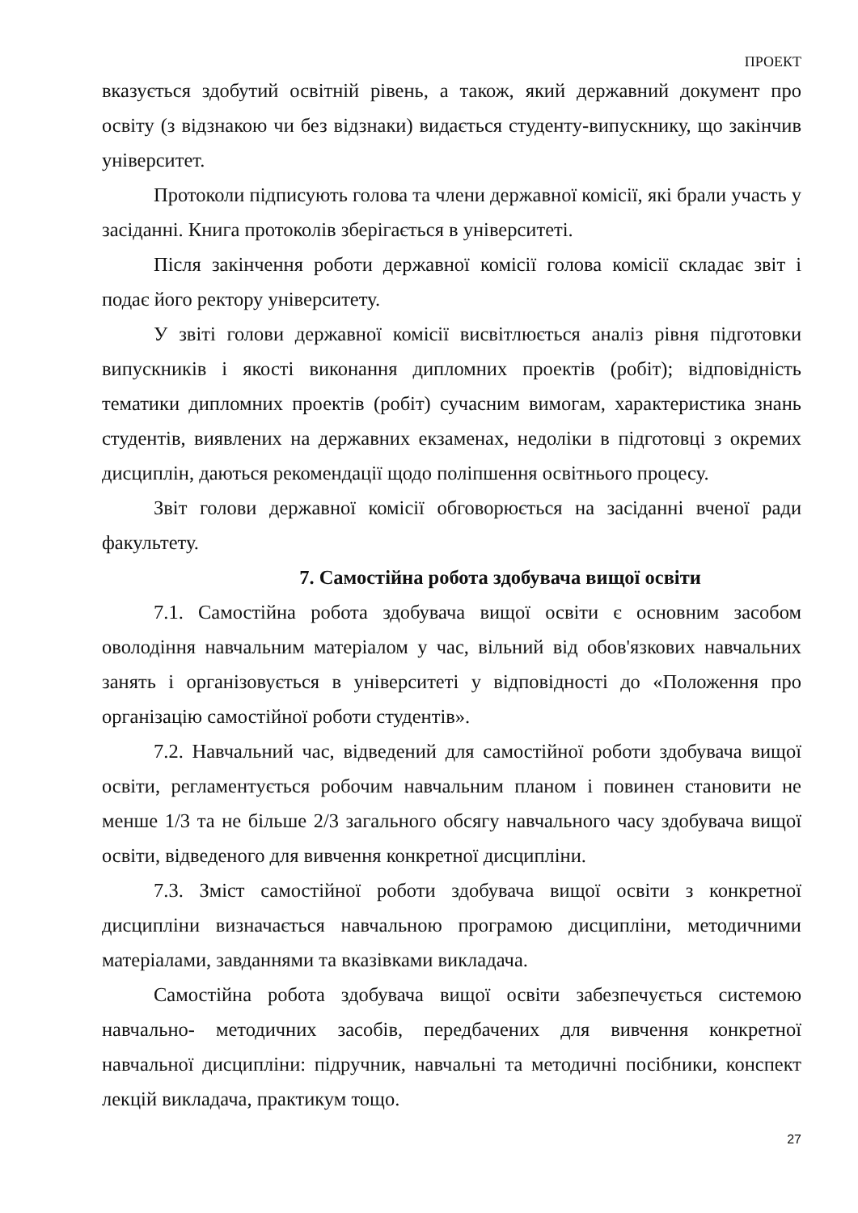ПРОЕКТ
вказується здобутий освітній рівень, а також, який державний документ про освіту (з відзнакою чи без відзнаки) видається студенту-випускнику, що закінчив університет.
Протоколи підписують голова та члени державної комісії, які брали участь у засіданні. Книга протоколів зберігається в університеті.
Після закінчення роботи державної комісії голова комісії складає звіт і подає його ректору університету.
У звіті голови державної комісії висвітлюється аналіз рівня підготовки випускників і якості виконання дипломних проектів (робіт); відповідність тематики дипломних проектів (робіт) сучасним вимогам, характеристика знань студентів, виявлених на державних екзаменах, недоліки в підготовці з окремих дисциплін, даються рекомендації щодо поліпшення освітнього процесу.
Звіт голови державної комісії обговорюється на засіданні вченої ради факультету.
7. Самостійна робота здобувача вищої освіти
7.1. Самостійна робота здобувача вищої освіти є основним засобом оволодіння навчальним матеріалом у час, вільний від обов'язкових навчальних занять і організовується в університеті у відповідності до «Положення про організацію самостійної роботи студентів».
7.2. Навчальний час, відведений для самостійної роботи здобувача вищої освіти, регламентується робочим навчальним планом і повинен становити не менше 1/3 та не більше 2/3 загального обсягу навчального часу здобувача вищої освіти, відведеного для вивчення конкретної дисципліни.
7.3. Зміст самостійної роботи здобувача вищої освіти з конкретної дисципліни визначається навчальною програмою дисципліни, методичними матеріалами, завданнями та вказівками викладача.
Самостійна робота здобувача вищої освіти забезпечується системою навчально- методичних засобів, передбачених для вивчення конкретної навчальної дисципліни: підручник, навчальні та методичні посібники, конспект лекцій викладача, практикум тощо.
27